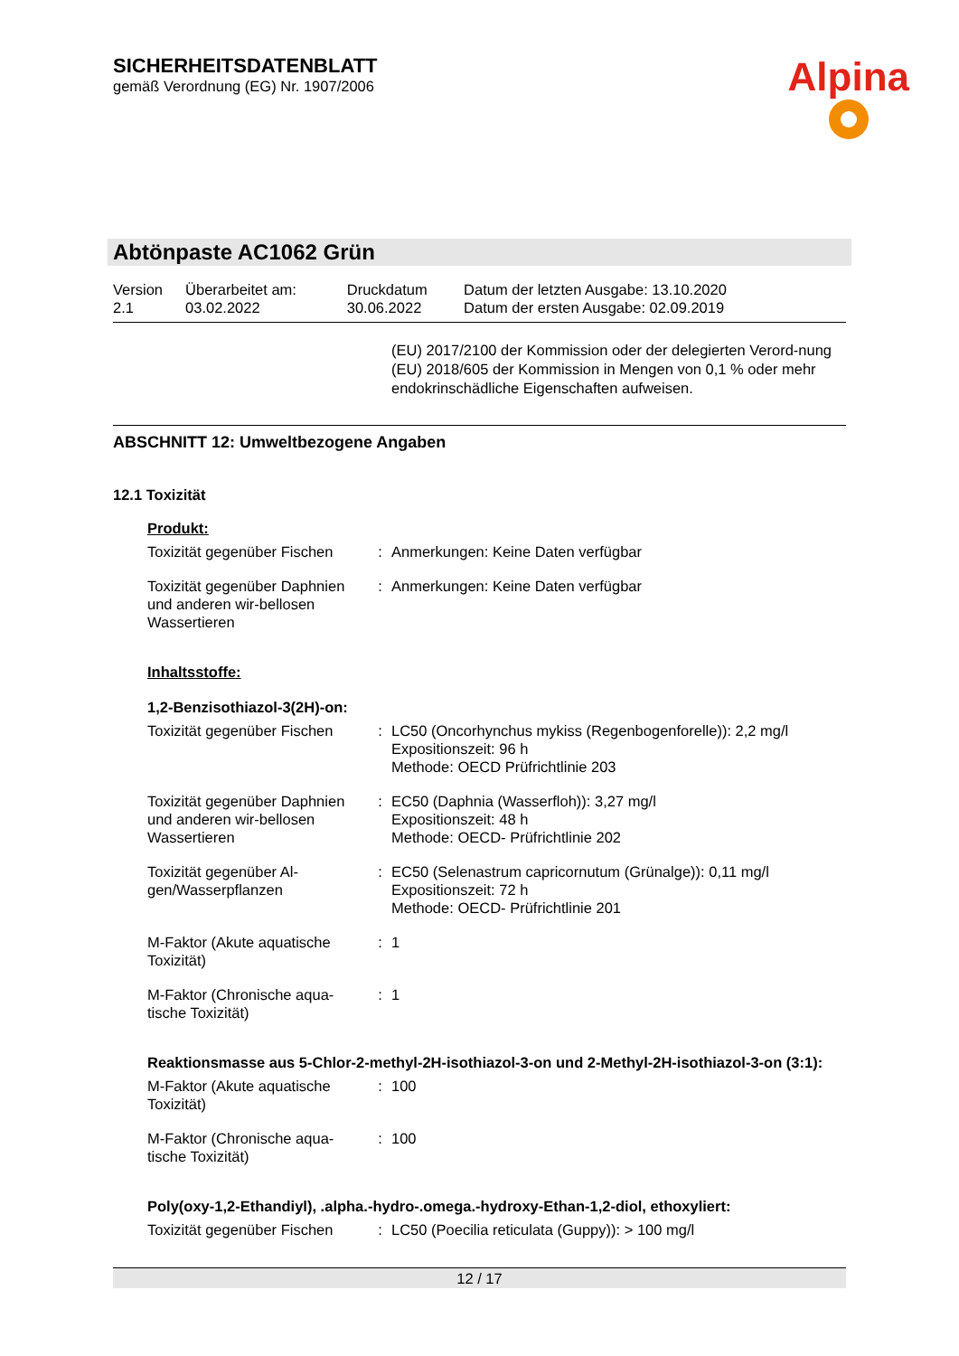SICHERHEITSDATENBLATT
gemäß Verordnung (EG) Nr. 1907/2006
Alpina
Abtönpaste AC1062 Grün
| Version 2.1 | Überarbeitet am: 03.02.2022 | Druckdatum 30.06.2022 | Datum der letzten Ausgabe: 13.10.2020 Datum der ersten Ausgabe: 02.09.2019 |
(EU) 2017/2100 der Kommission oder der delegierten Verord-nung (EU) 2018/605 der Kommission in Mengen von 0,1 % oder mehr endokrinschädliche Eigenschaften aufweisen.
ABSCHNITT 12: Umweltbezogene Angaben
12.1 Toxizität
Produkt:
| Toxizität gegenüber Fischen | : | Anmerkungen: Keine Daten verfügbar |
| Toxizität gegenüber Daphnien und anderen wir-bellosen Wassertieren | : | Anmerkungen: Keine Daten verfügbar |
Inhaltsstoffe:
1,2-Benzisothiazol-3(2H)-on:
| Toxizität gegenüber Fischen | : | LC50 (Oncorhynchus mykiss (Regenbogenforelle)): 2,2 mg/l Expositionszeit: 96 h Methode: OECD Prüfrichtlinie 203 |
| Toxizität gegenüber Daphnien und anderen wir-bellosen Wassertieren | : | EC50 (Daphnia (Wasserfloh)): 3,27 mg/l Expositionszeit: 48 h Methode: OECD- Prüfrichtlinie 202 |
| Toxizität gegenüber Al-gen/Wasserpflanzen | : | EC50 (Selenastrum capricornutum (Grünalge)): 0,11 mg/l Expositionszeit: 72 h Methode: OECD- Prüfrichtlinie 201 |
| M-Faktor (Akute aquatische Toxizität) | : | 1 |
| M-Faktor (Chronische aqua-tische Toxizität) | : | 1 |
Reaktionsmasse aus 5-Chlor-2-methyl-2H-isothiazol-3-on und 2-Methyl-2H-isothiazol-3-on (3:1):
| M-Faktor (Akute aquatische Toxizität) | : | 100 |
| M-Faktor (Chronische aqua-tische Toxizität) | : | 100 |
Poly(oxy-1,2-Ethandiyl), .alpha.-hydro-.omega.-hydroxy-Ethan-1,2-diol, ethoxyliert:
| Toxizität gegenüber Fischen | : | LC50 (Poecilia reticulata (Guppy)): > 100 mg/l |
12 / 17